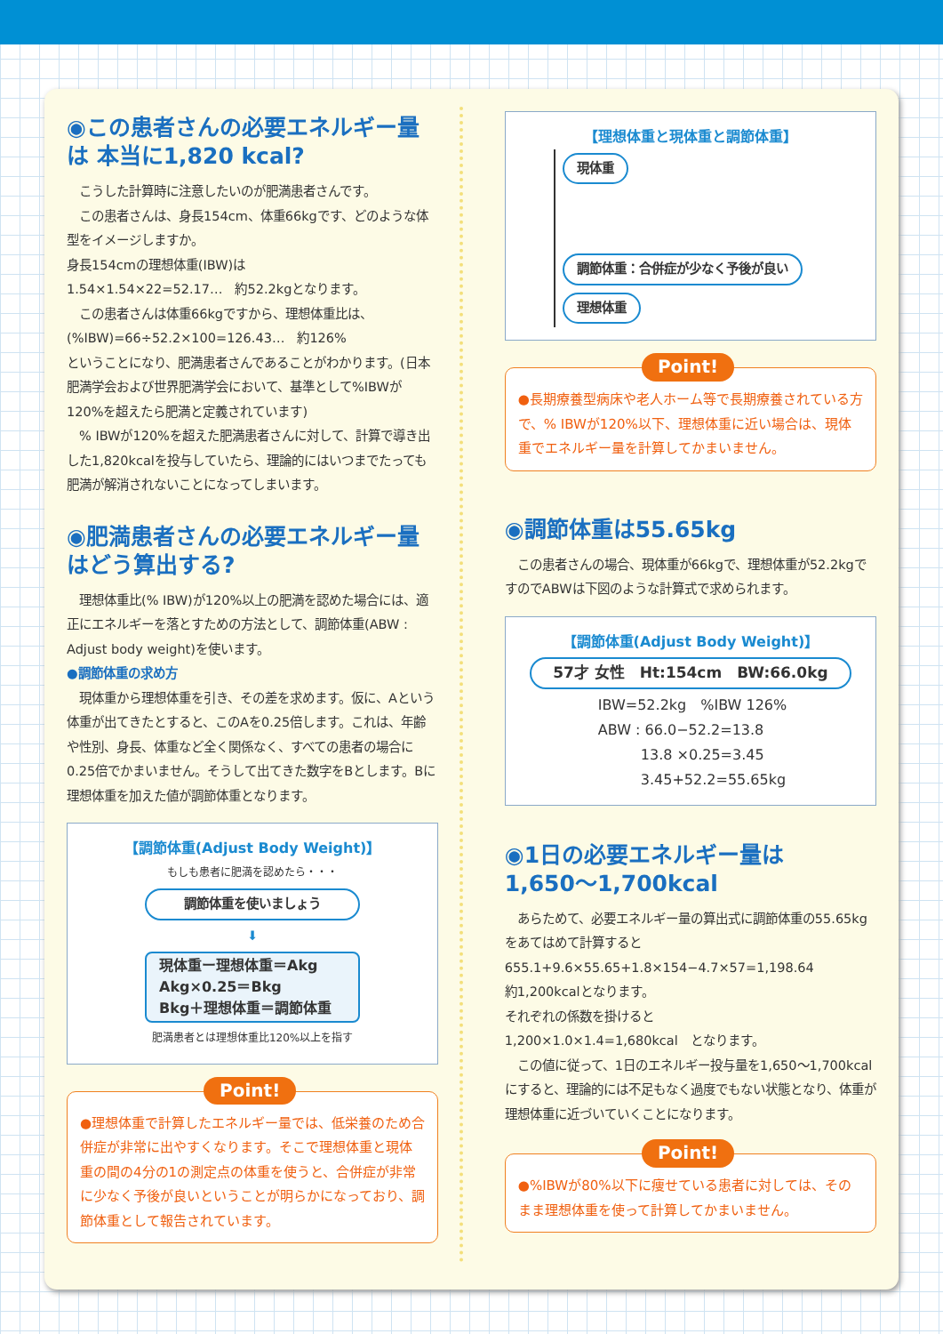◉この患者さんの必要エネルギー量は 本当に1,820 kcal?
　こうした計算時に注意したいのが肥満患者さんです。
　この患者さんは、身長154cm、体重66kgです、どのような体型をイメージしますか。
身長154cmの理想体重(IBW)は
1.54×1.54×22=52.17…　約52.2kgとなります。
　この患者さんは体重66kgですから、理想体重比は、
(%IBW)=66÷52.2×100=126.43…　約126%
ということになり、肥満患者さんであることがわかります。(日本肥満学会および世界肥満学会において、基準として%IBWが120%を超えたら肥満と定義されています)
　% IBWが120%を超えた肥満患者さんに対して、計算で導き出した1,820kcalを投与していたら、理論的にはいつまでたっても肥満が解消されないことになってしまいます。
◉肥満患者さんの必要エネルギー量 はどう算出する?
　理想体重比(% IBW)が120%以上の肥満を認めた場合には、適正にエネルギーを落とすための方法として、調節体重(ABW : Adjust body weight)を使います。
●調節体重の求め方
　現体重から理想体重を引き、その差を求めます。仮に、Aという体重が出てきたとすると、このAを0.25倍します。これは、年齢や性別、身長、体重など全く関係なく、すべての患者の場合に0.25倍でかまいません。そうして出てきた数字をBとします。Bに理想体重を加えた値が調節体重となります。
【調節体重(Adjust Body Weight)】
もしも患者に肥満を認めたら・・・
調節体重を使いましょう
⬇
現体重ー理想体重＝Akg
Akg×0.25＝Bkg
Bkg＋理想体重＝調節体重
肥満患者とは理想体重比120%以上を指す
Point!
●理想体重で計算したエネルギー量では、低栄養のため合併症が非常に出やすくなります。そこで理想体重と現体重の間の4分の1の測定点の体重を使うと、合併症が非常に少なく予後が良いということが明らかになっており、調節体重として報告されています。
【理想体重と現体重と調節体重】
現体重 調節体重：合併症が少なく予後が良い
理想体重
Point!
●長期療養型病床や老人ホーム等で長期療養されている方で、% IBWが120%以下、理想体重に近い場合は、現体重でエネルギー量を計算してかまいません。
◉調節体重は55.65kg
　この患者さんの場合、現体重が66kgで、理想体重が52.2kgですのでABWは下図のような計算式で求められます。
【調節体重(Adjust Body Weight)】
57才 女性　Ht:154cm　BW:66.0kg
IBW=52.2kg　%IBW 126%
ABW : 66.0−52.2=13.8
　　　13.8 ×0.25=3.45
　　　3.45+52.2=55.65kg
◉1日の必要エネルギー量は 1,650〜1,700kcal
　あらためて、必要エネルギー量の算出式に調節体重の55.65kgをあてはめて計算すると
655.1+9.6×55.65+1.8×154−4.7×57=1,198.64
約1,200kcalとなります。
それぞれの係数を掛けると
1,200×1.0×1.4=1,680kcal　となります。
　この値に従って、1日のエネルギー投与量を1,650〜1,700kcalにすると、理論的には不足もなく過度でもない状態となり、体重が理想体重に近づいていくことになります。
Point!
●%IBWが80%以下に痩せている患者に対しては、そのまま理想体重を使って計算してかまいません。